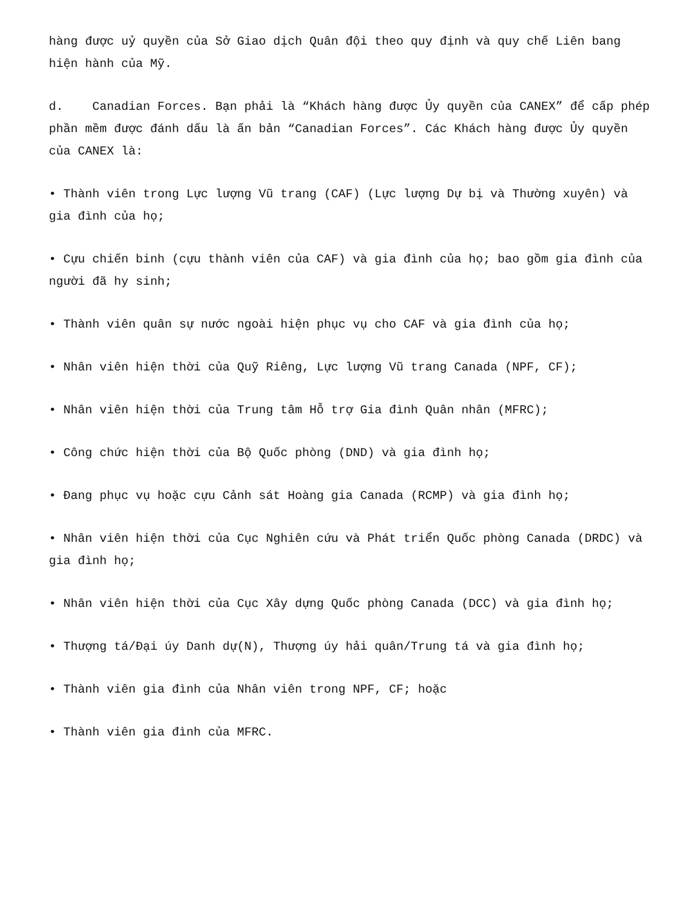hàng được uỷ quyền của Sở Giao dịch Quân đội theo quy định và quy chế Liên bang hiện hành của Mỹ.
d. Canadian Forces. Bạn phải là “Khách hàng được Ủy quyền của CANEX” để cấp phép phần mềm được đánh dấu là ấn bản “Canadian Forces”. Các Khách hàng được Ủy quyền của CANEX là:
• Thành viên trong Lực lượng Vũ trang (CAF) (Lực lượng Dự bị và Thường xuyên) và gia đình của họ;
• Cựu chiến binh (cựu thành viên của CAF) và gia đình của họ; bao gồm gia đình của người đã hy sinh;
• Thành viên quân sự nước ngoài hiện phục vụ cho CAF và gia đình của họ;
• Nhân viên hiện thời của Quỹ Riêng, Lực lượng Vũ trang Canada (NPF, CF);
• Nhân viên hiện thời của Trung tâm Hỗ trợ Gia đình Quân nhân (MFRC);
• Công chức hiện thời của Bộ Quốc phòng (DND) và gia đình họ;
• Đang phục vụ hoặc cựu Cảnh sát Hoàng gia Canada (RCMP) và gia đình họ;
• Nhân viên hiện thời của Cục Nghiên cứu và Phát triển Quốc phòng Canada (DRDC) và gia đình họ;
• Nhân viên hiện thời của Cục Xây dựng Quốc phòng Canada (DCC) và gia đình họ;
• Thượng tá/Đại úy Danh dự(N), Thượng úy hải quân/Trung tá và gia đình họ;
• Thành viên gia đình của Nhân viên trong NPF, CF; hoặc
• Thành viên gia đình của MFRC.